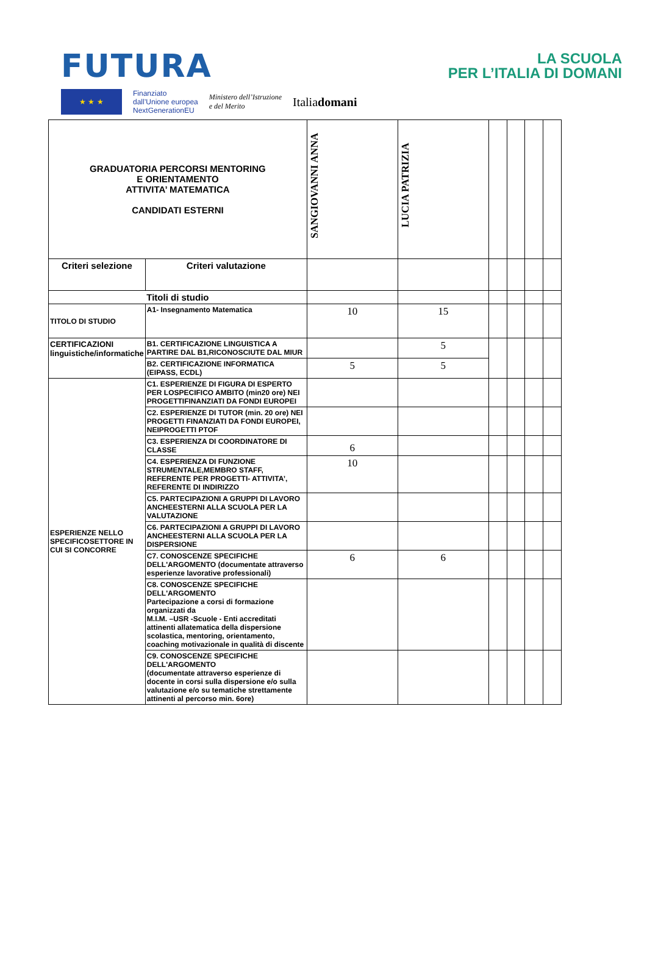FUTURA
LA SCUOLA
PER L’ITALIA DI DOMANI
★ ★ ★
Finanziato
dall’Unione europea
NextGenerationEU
Ministero dell’Istruzione
e del Merito
Italiadomani
| GRADUATORIA PERCORSI MENTORING E ORIENTAMENTO ATTIVITA’ MATEMATICA CANDIDATI ESTERNI | | SANGIOVANNI ANNA | LUCIA PATRIZIA | | | | |
| --- | --- | --- | --- | --- | --- | --- | --- |
| Criteri selezione | Criteri valutazione | | | | | | |
| Titoli di studio | | | | | | | |
| TITOLO DI STUDIO | A1- Insegnamento Matematica | 10 | 15 | | | | |
| CERTIFICAZIONI linguistiche/informatiche | B1. CERTIFICAZIONE LINGUISTICA A PARTIRE DAL B1,RICONOSCIUTE DAL MIUR | | 5 | | | | |
| | B2. CERTIFICAZIONE INFORMATICA (EIPASS, ECDL) | 5 | 5 | | | | |
| ESPERIENZE NELLO SPECIFICOSETTORE IN CUI SI CONCORRE | C1. ESPERIENZE DI FIGURA DI ESPERTO PER LOSPECIFICO AMBITO (min20 ore) NEI PROGETTIFINANZIATI DA FONDI EUROPEI | | | | | | |
| | C2. ESPERIENZE DI TUTOR (min. 20 ore) NEI PROGETTI FINANZIATI DA FONDI EUROPEI, NEIPROGETTI PTOF | | | | | | |
| | C3. ESPERIENZA DI COORDINATORE DI CLASSE | 6 | | | | | |
| | C4. ESPERIENZA DI FUNZIONE STRUMENTALE,MEMBRO STAFF, REFERENTE PER PROGETTI- ATTIVITA’, REFERENTE DI INDIRIZZO | 10 | | | | | |
| | C5. PARTECIPAZIONI A GRUPPI DI LAVORO ANCHEESTERNI ALLA SCUOLA PER LA VALUTAZIONE | | | | | | |
| | C6. PARTECIPAZIONI A GRUPPI DI LAVORO ANCHEESTERNI ALLA SCUOLA PER LA DISPERSIONE | | | | | | |
| | C7. CONOSCENZE SPECIFICHE DELL'ARGOMENTO (documentate attraverso esperienze lavorative professionali) | 6 | 6 | | | | |
| | C8. CONOSCENZE SPECIFICHE DELL'ARGOMENTO Partecipazione a corsi di formazione organizzati da M.I.M. –USR -Scuole - Enti accreditati attinenti allatematica della dispersione scolastica, mentoring, orientamento, coaching motivazionale in qualità di discente | | | | | | |
| | C9. CONOSCENZE SPECIFICHE DELL'ARGOMENTO (documentate attraverso esperienze di docente in corsi sulla dispersione e/o sulla valutazione e/o su tematiche strettamente attinenti al percorso min. 6ore) | | | | | | |